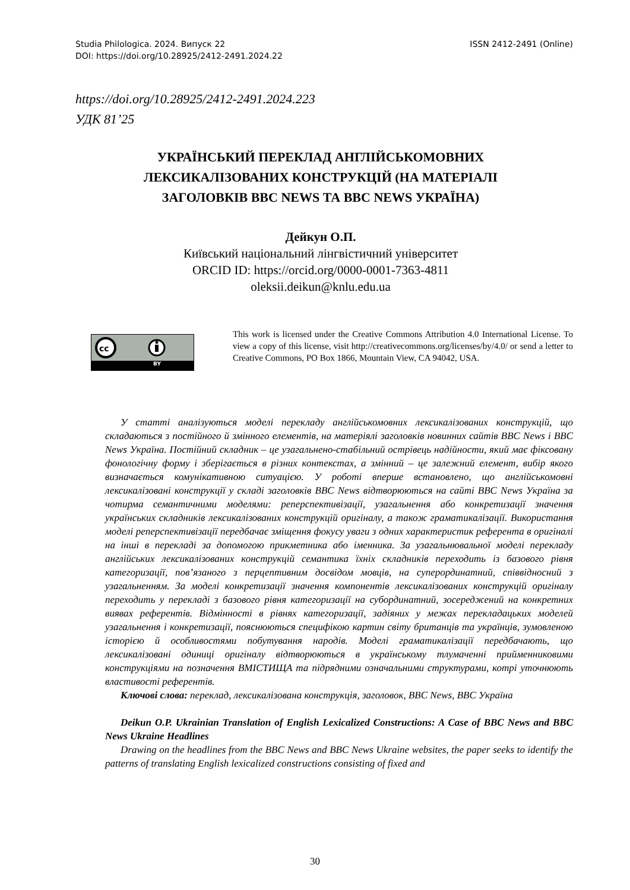ISSN 2412-2491 (Online) Studia Philologica. 2024. Випуск 22
DOI: https://doi.org/10.28925/2412-2491.2024.22
https://doi.org/10.28925/2412-2491.2024.223
УДК 81’25
УКРАЇНСЬКИЙ ПЕРЕКЛАД АНГЛІЙСЬКОМОВНИХ ЛЕКСИКАЛІЗОВАНИХ КОНСТРУКЦІЙ (НА МАТЕРІАЛІ ЗАГОЛОВКІВ BBC NEWS ТА BBC NEWS УКРАЇНА)
Дейкун О.П.
Київський національний лінгвістичний університет
ORCID ID: https://orcid.org/0000-0001-7363-4811
oleksii.deikun@knlu.edu.ua
cc
BY
This work is licensed under the Creative Commons Attribution 4.0 International License. To view a copy of this license, visit http://creativecommons.org/licenses/by/4.0/ or send a letter to Creative Commons, PO Box 1866, Mountain View, CA 94042, USA.
У статті аналізуються моделі перекладу англійськомовних лексикалізованих конструкцій, що складаються з постійного й змінного елементів, на матеріялі заголовків новинних сайтів BBC News і BBC News Україна. Постійний складник – це узагальнено-стабільний острівець надійности, який має фіксовану фонологічну форму і зберігається в різних контекстах, а змінний – це залежний елемент, вибір якого визначається комунікативною ситуацією. У роботі вперше встановлено, що англійськомовні лексикалізовані конструкції у складі заголовків BBC News відтворюються на сайті BBC News Україна за чотирма семантичними моделями: реперспективізації, узагальнення або конкретизації значення українських складників лексикалізованих конструкцій оригіналу, а також граматикалізації. Використання моделі реперспективізації передбачає зміщення фокусу уваги з одних характеристик референта в оригіналі на інші в перекладі за допомогою прикметника або іменника. За узагальнювальної моделі перекладу англійських лексикалізованих конструкцій семантика їхніх складників переходить із базового рівня категоризації, пов’язаного з перцептивним досвідом мовців, на суперординатний, співвідносний з узагальненням. За моделі конкретизації значення компонентів лексикалізованих конструкцій оригіналу переходить у перекладі з базового рівня категоризації на субординатний, зосереджений на конкретних виявах референтів. Відмінності в рівнях категоризації, задіяних у межах перекладацьких моделей узагальнення і конкретизації, пояснюються специфікою картин світу британців та українців, зумовленою історією й особливостями побутування народів. Моделі граматикалізації передбачають, що лексикалізовані одиниці оригіналу відтворюються в українському тлумаченні прийменниковими конструкціями на позначення ВМІСТИЩА та підрядними означальними структурами, котрі уточнюють властивості референтів.
Ключові слова: переклад, лексикалізована конструкція, заголовок, BBC News, BBC Україна
Deikun O.P. Ukrainian Translation of English Lexicalized Constructions: A Case of BBC News and BBC News Ukraine Headlines
Drawing on the headlines from the BBC News and BBC News Ukraine websites, the paper seeks to identify the patterns of translating English lexicalized constructions consisting of fixed and
30